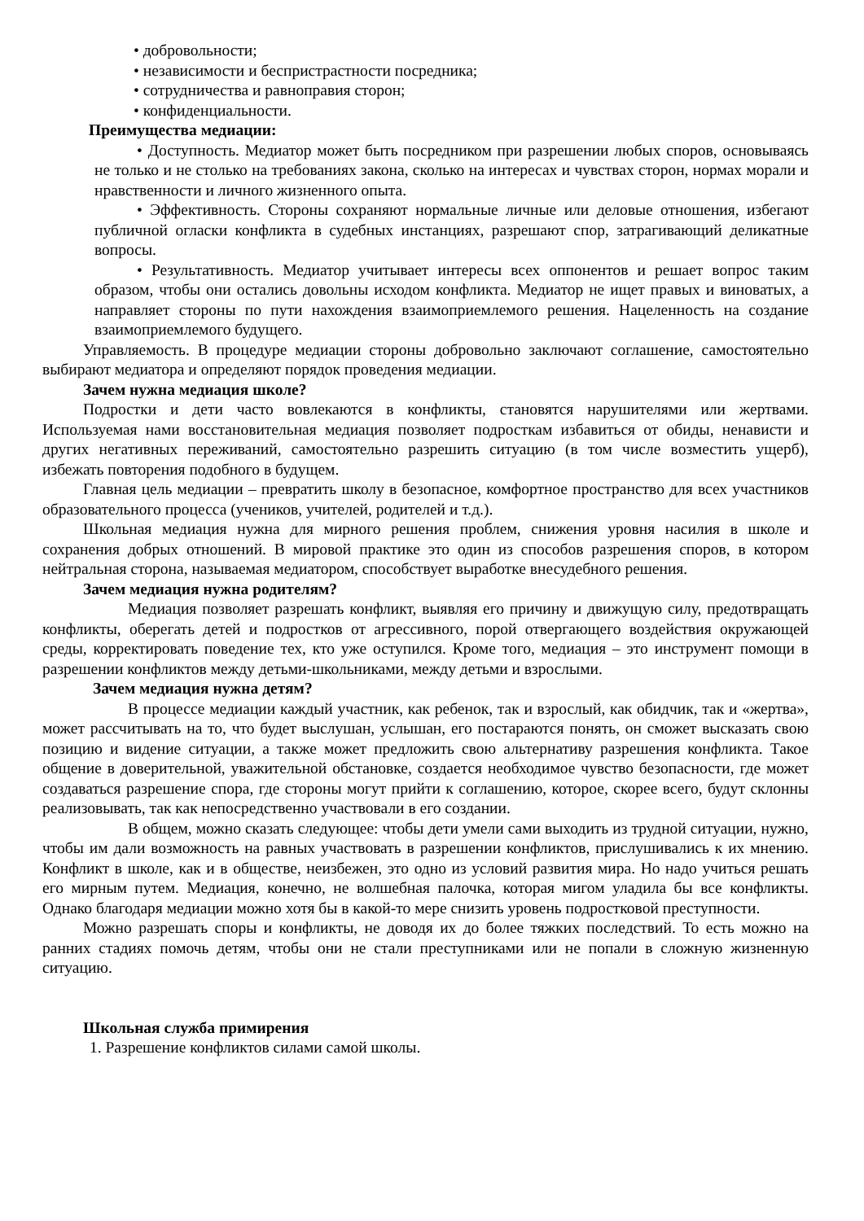• добровольности;
• независимости и беспристрастности посредника;
• сотрудничества и равноправия сторон;
• конфиденциальности.
Преимущества медиации:
• Доступность. Медиатор может быть посредником при разрешении любых споров, основываясь не только и не столько на требованиях закона, сколько на интересах и чувствах сторон, нормах морали и нравственности и личного жизненного опыта.
• Эффективность. Стороны сохраняют нормальные личные или деловые отношения, избегают публичной огласки конфликта в судебных инстанциях, разрешают спор, затрагивающий деликатные вопросы.
• Результативность. Медиатор учитывает интересы всех оппонентов и решает вопрос таким образом, чтобы они остались довольны исходом конфликта. Медиатор не ищет правых и виноватых, а направляет стороны по пути нахождения взаимоприемлемого решения. Нацеленность на создание взаимоприемлемого будущего.
Управляемость. В процедуре медиации стороны добровольно заключают соглашение, самостоятельно выбирают медиатора и определяют порядок проведения медиации.
Зачем нужна медиация школе?
Подростки и дети часто вовлекаются в конфликты, становятся нарушителями или жертвами. Используемая нами восстановительная медиация позволяет подросткам избавиться от обиды, ненависти и других негативных переживаний, самостоятельно разрешить ситуацию (в том числе возместить ущерб), избежать повторения подобного в будущем.
Главная цель медиации – превратить школу в безопасное, комфортное пространство для всех участников образовательного процесса (учеников, учителей, родителей и т.д.).
Школьная медиация нужна для мирного решения проблем, снижения уровня насилия в школе и сохранения добрых отношений. В мировой практике это один из способов разрешения споров, в котором нейтральная сторона, называемая медиатором, способствует выработке внесудебного решения.
Зачем медиация нужна родителям?
Медиация позволяет разрешать конфликт, выявляя его причину и движущую силу, предотвращать конфликты, оберегать детей и подростков от агрессивного, порой отвергающего воздействия окружающей среды, корректировать поведение тех, кто уже оступился. Кроме того, медиация – это инструмент помощи в разрешении конфликтов между детьми-школьниками, между детьми и взрослыми.
Зачем медиация нужна детям?
В процессе медиации каждый участник, как ребенок, так и взрослый, как обидчик, так и «жертва», может рассчитывать на то, что будет выслушан, услышан, его постараются понять, он сможет высказать свою позицию и видение ситуации, а также может предложить свою альтернативу разрешения конфликта. Такое общение в доверительной, уважительной обстановке, создается необходимое чувство безопасности, где может создаваться разрешение спора, где стороны могут прийти к соглашению, которое, скорее всего, будут склонны реализовывать, так как непосредственно участвовали в его создании.
В общем, можно сказать следующее: чтобы дети умели сами выходить из трудной ситуации, нужно, чтобы им дали возможность на равных участвовать в разрешении конфликтов, прислушивались к их мнению. Конфликт в школе, как и в обществе, неизбежен, это одно из условий развития мира. Но надо учиться решать его мирным путем. Медиация, конечно, не волшебная палочка, которая мигом уладила бы все конфликты. Однако благодаря медиации можно хотя бы в какой-то мере снизить уровень подростковой преступности.
Можно разрешать споры и конфликты, не доводя их до более тяжких последствий. То есть можно на ранних стадиях помочь детям, чтобы они не стали преступниками или не попали в сложную жизненную ситуацию.
Школьная служба примирения
1. Разрешение конфликтов силами самой школы.